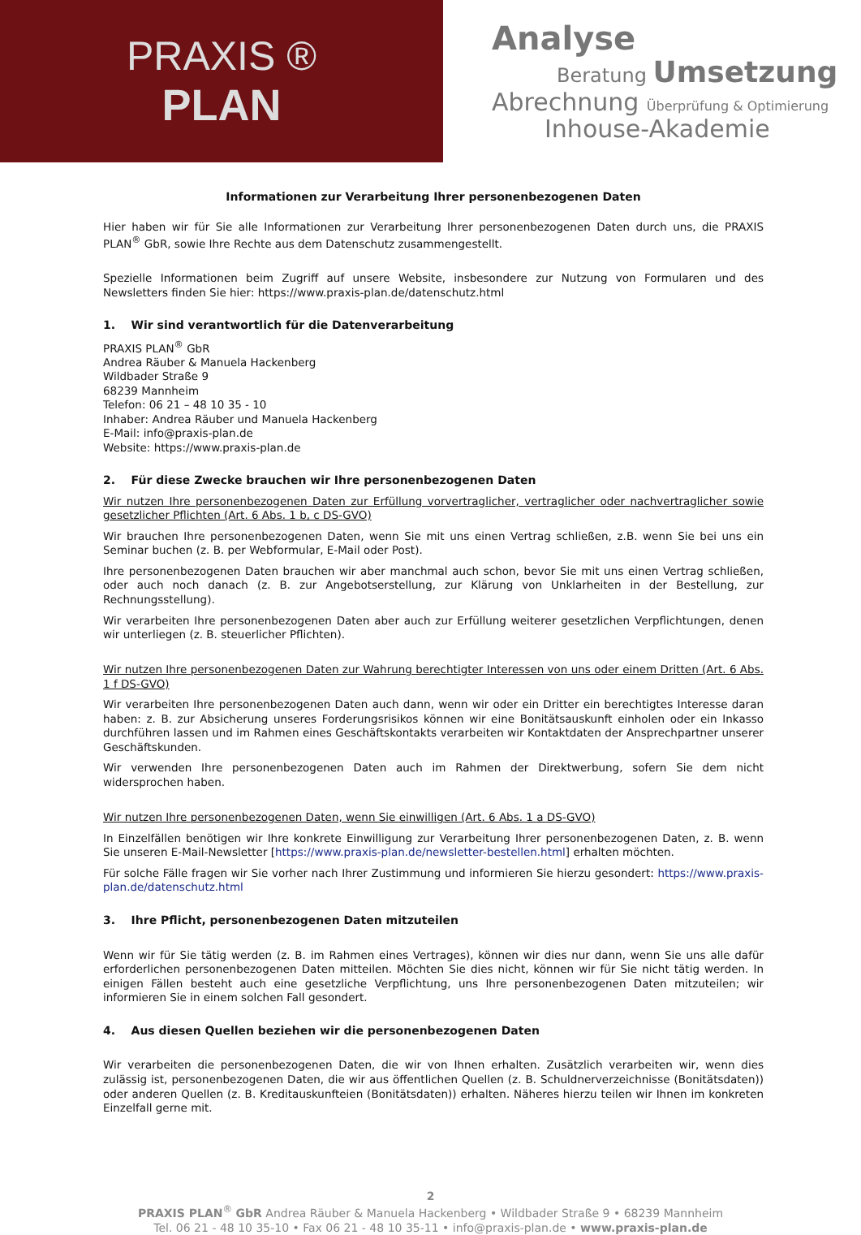PRAXIS ®
PLAN
Analyse
Beratung Umsetzung
Abrechnung Überprüfung & Optimierung
Inhouse-Akademie
Informationen zur Verarbeitung Ihrer personenbezogenen Daten
Hier haben wir für Sie alle Informationen zur Verarbeitung Ihrer personenbezogenen Daten durch uns, die PRAXIS PLAN<sup>®</sup> GbR, sowie Ihre Rechte aus dem Datenschutz zusammengestellt.
Spezielle Informationen beim Zugriff auf unsere Website, insbesondere zur Nutzung von Formularen und des Newsletters finden Sie hier: https://www.praxis-plan.de/datenschutz.html
1. Wir sind verantwortlich für die Datenverarbeitung
PRAXIS PLAN<sup>®</sup> GbR
Andrea Räuber & Manuela Hackenberg
Wildbader Straße 9
68239 Mannheim
Telefon: 06 21 – 48 10 35 - 10
Inhaber: Andrea Räuber und Manuela Hackenberg
E-Mail: info@praxis-plan.de
Website: https://www.praxis-plan.de
2. Für diese Zwecke brauchen wir Ihre personenbezogenen Daten
Wir nutzen Ihre personenbezogenen Daten zur Erfüllung vorvertraglicher, vertraglicher oder nachvertraglicher sowie gesetzlicher Pflichten (Art. 6 Abs. 1 b, c DS-GVO)
Wir brauchen Ihre personenbezogenen Daten, wenn Sie mit uns einen Vertrag schließen, z.B. wenn Sie bei uns ein Seminar buchen (z. B. per Webformular, E-Mail oder Post).
Ihre personenbezogenen Daten brauchen wir aber manchmal auch schon, bevor Sie mit uns einen Vertrag schließen, oder auch noch danach (z. B. zur Angebotserstellung, zur Klärung von Unklarheiten in der Bestellung, zur Rechnungsstellung).
Wir verarbeiten Ihre personenbezogenen Daten aber auch zur Erfüllung weiterer gesetzlichen Verpflichtungen, denen wir unterliegen (z. B. steuerlicher Pflichten).
Wir nutzen Ihre personenbezogenen Daten zur Wahrung berechtigter Interessen von uns oder einem Dritten (Art. 6 Abs. 1 f DS-GVO)
Wir verarbeiten Ihre personenbezogenen Daten auch dann, wenn wir oder ein Dritter ein berechtigtes Interesse daran haben: z. B. zur Absicherung unseres Forderungsrisikos können wir eine Bonitätsauskunft einholen oder ein Inkasso durchführen lassen und im Rahmen eines Geschäftskontakts verarbeiten wir Kontaktdaten der Ansprechpartner unserer Geschäftskunden.
Wir verwenden Ihre personenbezogenen Daten auch im Rahmen der Direktwerbung, sofern Sie dem nicht widersprochen haben.
Wir nutzen Ihre personenbezogenen Daten, wenn Sie einwilligen (Art. 6 Abs. 1 a DS-GVO)
In Einzelfällen benötigen wir Ihre konkrete Einwilligung zur Verarbeitung Ihrer personenbezogenen Daten, z. B. wenn Sie unseren E-Mail-Newsletter [https://www.praxis-plan.de/newsletter-bestellen.html] erhalten möchten.
Für solche Fälle fragen wir Sie vorher nach Ihrer Zustimmung und informieren Sie hierzu gesondert: https://www.praxis-plan.de/datenschutz.html
3. Ihre Pflicht, personenbezogenen Daten mitzuteilen
Wenn wir für Sie tätig werden (z. B. im Rahmen eines Vertrages), können wir dies nur dann, wenn Sie uns alle dafür erforderlichen personenbezogenen Daten mitteilen. Möchten Sie dies nicht, können wir für Sie nicht tätig werden. In einigen Fällen besteht auch eine gesetzliche Verpflichtung, uns Ihre personenbezogenen Daten mitzuteilen; wir informieren Sie in einem solchen Fall gesondert.
4. Aus diesen Quellen beziehen wir die personenbezogenen Daten
Wir verarbeiten die personenbezogenen Daten, die wir von Ihnen erhalten. Zusätzlich verarbeiten wir, wenn dies zulässig ist, personenbezogenen Daten, die wir aus öffentlichen Quellen (z. B. Schuldnerverzeichnisse (Bonitätsdaten)) oder anderen Quellen (z. B. Kreditauskunfteien (Bonitätsdaten)) erhalten. Näheres hierzu teilen wir Ihnen im konkreten Einzelfall gerne mit.
2
PRAXIS PLAN<sup>®</sup> GbR Andrea Räuber & Manuela Hackenberg • Wildbader Straße 9 • 68239 Mannheim
Tel. 06 21 - 48 10 35-10 • Fax 06 21 - 48 10 35-11 • info@praxis-plan.de • www.praxis-plan.de